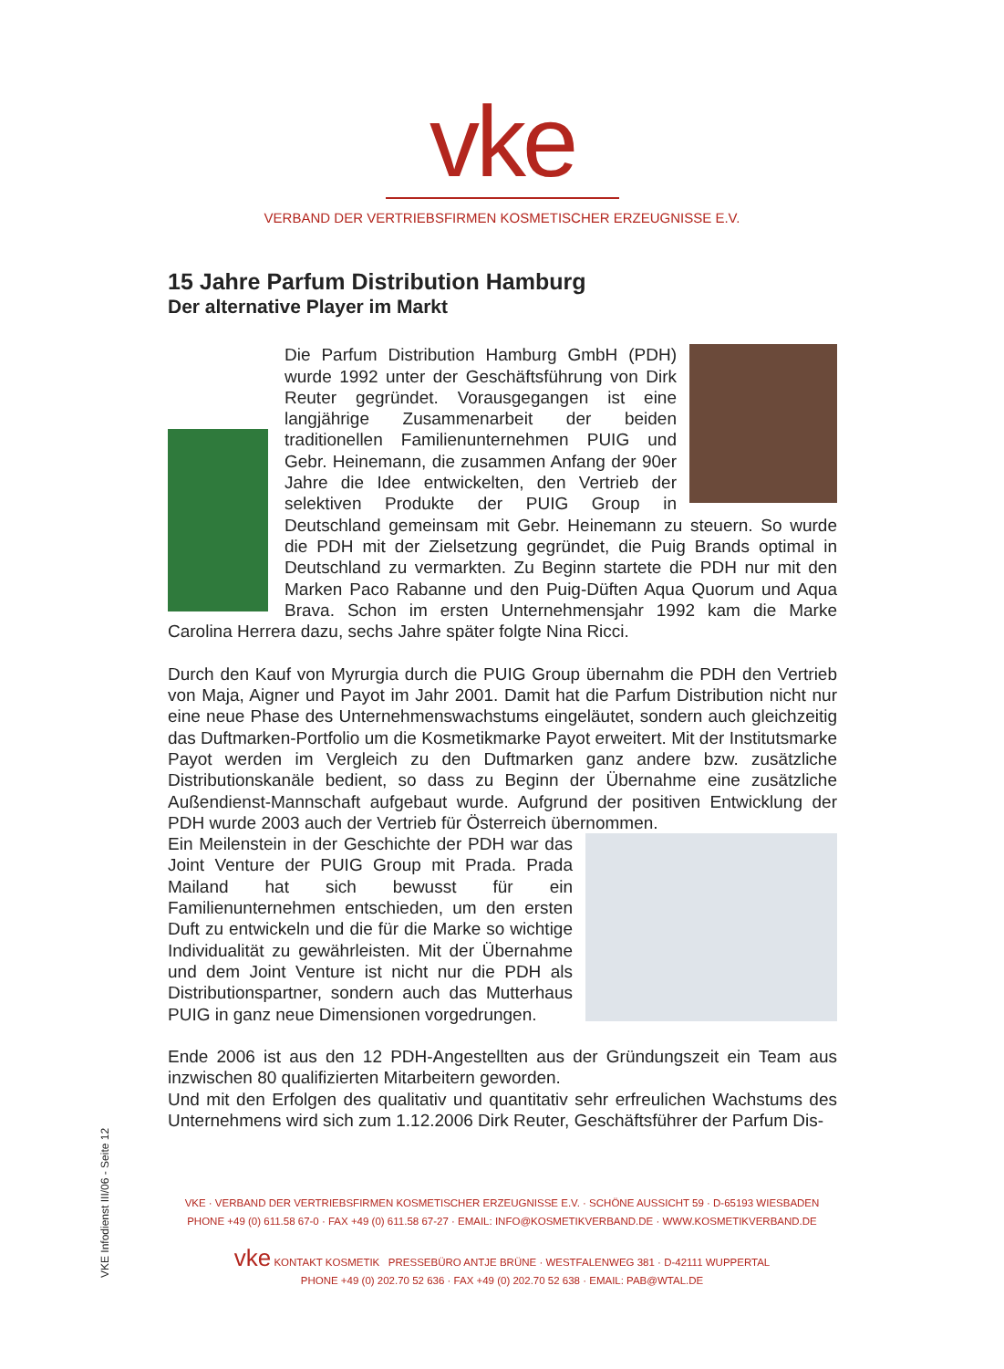vke
VERBAND DER VERTRIEBSFIRMEN KOSMETISCHER ERZEUGNISSE E.V.
15 Jahre Parfum Distribution Hamburg
Der alternative Player im Markt
Die Parfum Distribution Hamburg GmbH (PDH) wurde 1992 unter der Geschäftsführung von Dirk Reuter gegründet. Vorausgegangen ist eine langjährige Zusammenarbeit der beiden traditionellen Familienunternehmen PUIG und Gebr. Heinemann, die zusammen Anfang der 90er Jahre die Idee entwickelten, den Vertrieb der selektiven Produkte der PUIG Group in Deutschland gemeinsam mit Gebr. Heinemann zu steuern. So wurde die PDH mit der Zielsetzung gegründet, die Puig Brands optimal in Deutschland zu vermarkten. Zu Beginn startete die PDH nur mit den Marken Paco Rabanne und den Puig-Düften Aqua Quorum und Aqua Brava. Schon im ersten Unternehmensjahr 1992 kam die Marke Carolina Herrera dazu, sechs Jahre später folgte Nina Ricci.
Durch den Kauf von Myrurgia durch die PUIG Group übernahm die PDH den Vertrieb von Maja, Aigner und Payot im Jahr 2001. Damit hat die Parfum Distribution nicht nur eine neue Phase des Unternehmenswachstums eingeläutet, sondern auch gleichzeitig das Duftmarken-Portfolio um die Kosmetikmarke Payot erweitert. Mit der Institutsmarke Payot werden im Vergleich zu den Duftmarken ganz andere bzw. zusätzliche Distributionskanäle bedient, so dass zu Beginn der Übernahme eine zusätzliche Außendienst-Mannschaft aufgebaut wurde. Aufgrund der positiven Entwicklung der PDH wurde 2003 auch der Vertrieb für Österreich übernommen.
Ein Meilenstein in der Geschichte der PDH war das Joint Venture der PUIG Group mit Prada. Prada Mailand hat sich bewusst für ein Familienunternehmen entschieden, um den ersten Duft zu entwickeln und die für die Marke so wichtige Individualität zu gewährleisten. Mit der Übernahme und dem Joint Venture ist nicht nur die PDH als Distributionspartner, sondern auch das Mutterhaus PUIG in ganz neue Dimensionen vorgedrungen.
Ende 2006 ist aus den 12 PDH-Angestellten aus der Gründungszeit ein Team aus inzwischen 80 qualifizierten Mitarbeitern geworden.
Und mit den Erfolgen des qualitativ und quantitativ sehr erfreulichen Wachstums des Unternehmens wird sich zum 1.12.2006 Dirk Reuter, Geschäftsführer der Parfum Dis-
VKE · VERBAND DER VERTRIEBSFIRMEN KOSMETISCHER ERZEUGNISSE E.V. · SCHÖNE AUSSICHT 59 · D-65193 WIESBADEN
PHONE +49 (0) 611.58 67-0 · FAX +49 (0) 611.58 67-27 · EMAIL: INFO@KOSMETIKVERBAND.DE · WWW.KOSMETIKVERBAND.DE
vke KONTAKT KOSMETIK PRESSEBÜRO ANTJE BRÜNE · WESTFALENWEG 381 · D-42111 WUPPERTAL
PHONE +49 (0) 202.70 52 636 · FAX +49 (0) 202.70 52 638 · EMAIL: PAB@WTAL.DE
VKE Infodienst III/06 - Seite 12